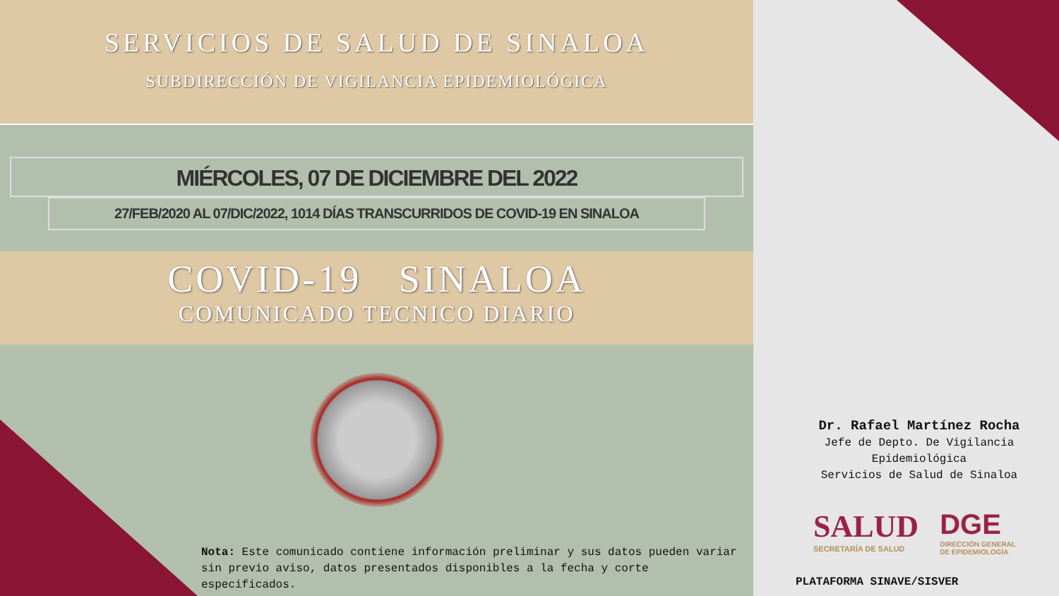SERVICIOS DE SALUD DE SINALOA
SUBDIRECCIÓN DE VIGILANCIA EPIDEMIOLÓGICA
MIÉRCOLES, 07 DE DICIEMBRE DEL 2022
27/FEB/2020 AL 07/DIC/2022, 1014 DÍAS TRANSCURRIDOS DE COVID-19 EN SINALOA
COVID-19 SINALOA
COMUNICADO TECNICO DIARIO
Nota: Este comunicado contiene información preliminar y sus datos pueden variar sin previo aviso, datos presentados disponibles a la fecha y corte especificados.
Dr. Rafael Martínez Rocha
Jefe de Depto. De Vigilancia Epidemiológica
Servicios de Salud de Sinaloa
SALUD
SECRETARÍA DE SALUD
DGE
DIRECCIÓN GENERAL
DE EPIDEMIOLOGÍA
PLATAFORMA SINAVE/SISVER